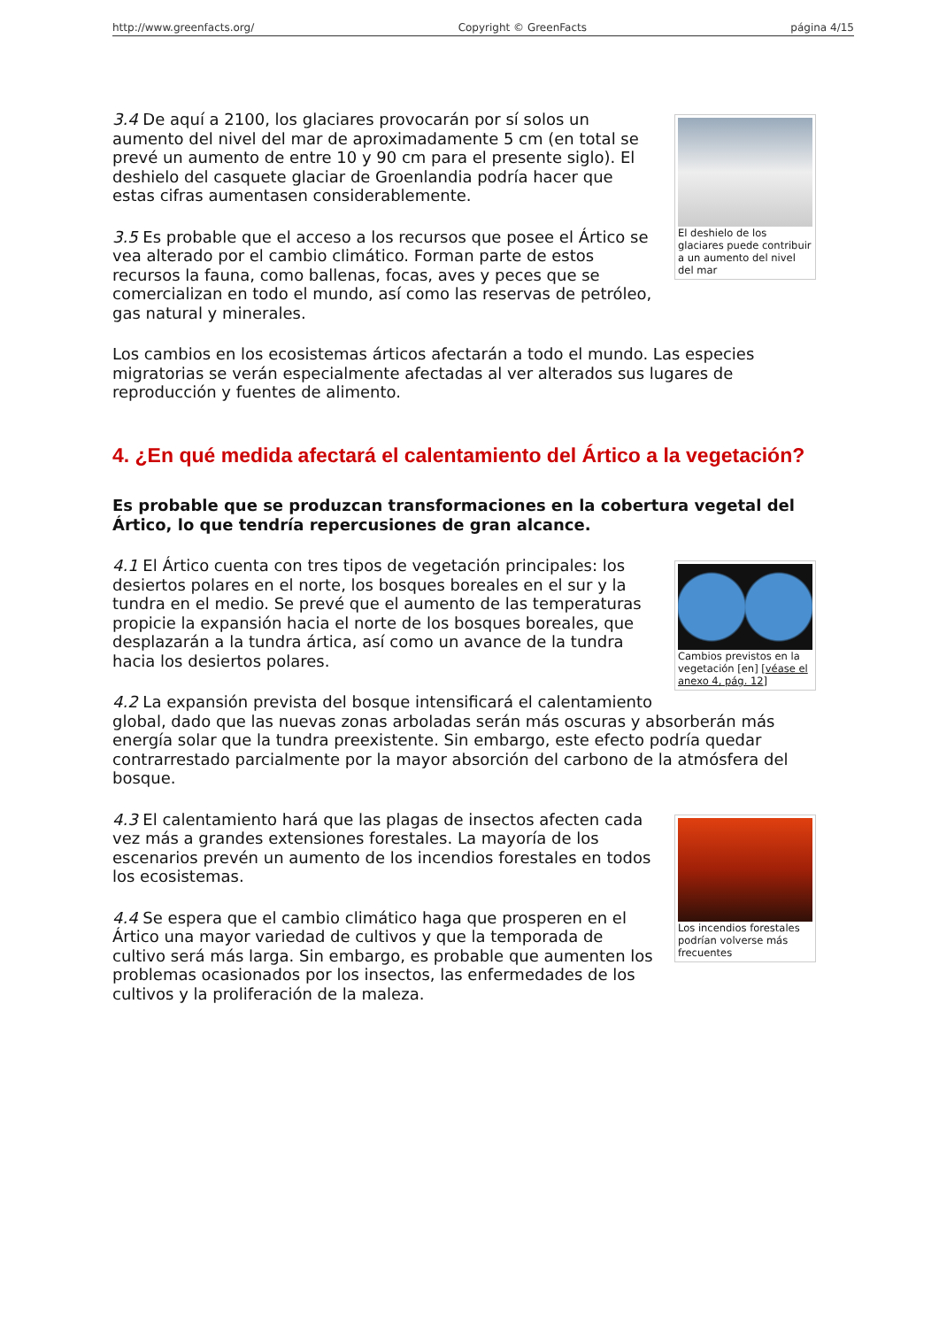http://www.greenfacts.org/ Copyright © GreenFacts página 4/15
El deshielo de los glaciares puede contribuir a un aumento del nivel del mar
3.4 De aquí a 2100, los glaciares provocarán por sí solos un aumento del nivel del mar de aproximadamente 5 cm (en total se prevé un aumento de entre 10 y 90 cm para el presente siglo). El deshielo del casquete glaciar de Groenlandia podría hacer que estas cifras aumentasen considerablemente.
3.5 Es probable que el acceso a los recursos que posee el Ártico se vea alterado por el cambio climático. Forman parte de estos recursos la fauna, como ballenas, focas, aves y peces que se comercializan en todo el mundo, así como las reservas de petróleo, gas natural y minerales.
Los cambios en los ecosistemas árticos afectarán a todo el mundo. Las especies migratorias se verán especialmente afectadas al ver alterados sus lugares de reproducción y fuentes de alimento.
4. ¿En qué medida afectará el calentamiento del Ártico a la vegetación?
Es probable que se produzcan transformaciones en la cobertura vegetal del Ártico, lo que tendría repercusiones de gran alcance.
Cambios previstos en la vegetación [en] [véase el anexo 4, pág. 12]
4.1 El Ártico cuenta con tres tipos de vegetación principales: los desiertos polares en el norte, los bosques boreales en el sur y la tundra en el medio. Se prevé que el aumento de las temperaturas propicie la expansión hacia el norte de los bosques boreales, que desplazarán a la tundra ártica, así como un avance de la tundra hacia los desiertos polares.
4.2 La expansión prevista del bosque intensificará el calentamiento global, dado que las nuevas zonas arboladas serán más oscuras y absorberán más energía solar que la tundra preexistente. Sin embargo, este efecto podría quedar contrarrestado parcialmente por la mayor absorción del carbono de la atmósfera del bosque.
Los incendios forestales podrían volverse más frecuentes
4.3 El calentamiento hará que las plagas de insectos afecten cada vez más a grandes extensiones forestales. La mayoría de los escenarios prevén un aumento de los incendios forestales en todos los ecosistemas.
4.4 Se espera que el cambio climático haga que prosperen en el Ártico una mayor variedad de cultivos y que la temporada de cultivo será más larga. Sin embargo, es probable que aumenten los problemas ocasionados por los insectos, las enfermedades de los cultivos y la proliferación de la maleza.